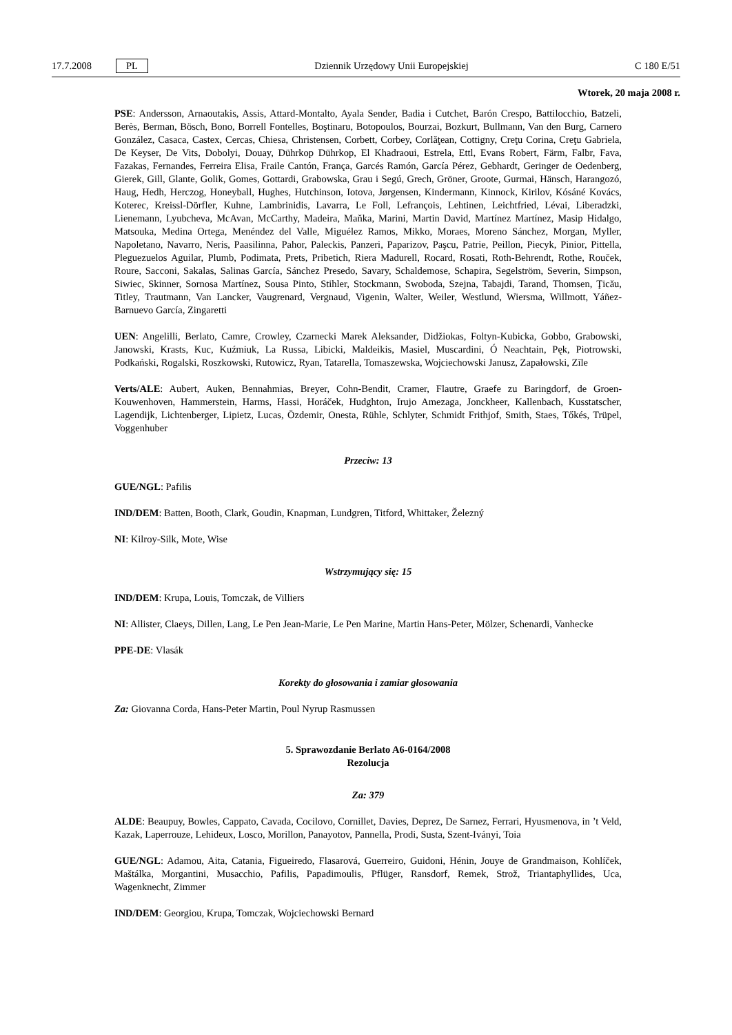17.7.2008 PL
Dziennik Urzędowy Unii Europejskiej C 180 E/51
Wtorek, 20 maja 2008 r.
PSE: Andersson, Arnaoutakis, Assis, Attard-Montalto, Ayala Sender, Badia i Cutchet, Barón Crespo, Battilocchio, Batzeli, Berès, Berman, Bösch, Bono, Borrell Fontelles, Boştinaru, Botopoulos, Bourzai, Bozkurt, Bullmann, Van den Burg, Carnero González, Casaca, Castex, Cercas, Chiesa, Christensen, Corbett, Corbey, Corlăţean, Cottigny, Creţu Corina, Creţu Gabriela, De Keyser, De Vits, Dobolyi, Douay, Dührkop Dührkop, El Khadraoui, Estrela, Ettl, Evans Robert, Färm, Falbr, Fava, Fazakas, Fernandes, Ferreira Elisa, Fraile Cantón, França, Garcés Ramón, García Pérez, Gebhardt, Geringer de Oedenberg, Gierek, Gill, Glante, Golik, Gomes, Gottardi, Grabowska, Grau i Segú, Grech, Gröner, Groote, Gurmai, Hänsch, Harangozó, Haug, Hedh, Herczog, Honeyball, Hughes, Hutchinson, Iotova, Jørgensen, Kindermann, Kinnock, Kirilov, Kósáné Kovács, Koterec, Kreissl-Dörfler, Kuhne, Lambrinidis, Lavarra, Le Foll, Lefrançois, Lehtinen, Leichtfried, Lévai, Liberadzki, Lienemann, Lyubcheva, McAvan, McCarthy, Madeira, Maňka, Marini, Martin David, Martínez Martínez, Masip Hidalgo, Matsouka, Medina Ortega, Menéndez del Valle, Miguélez Ramos, Mikko, Moraes, Moreno Sánchez, Morgan, Myller, Napoletano, Navarro, Neris, Paasilinna, Pahor, Paleckis, Panzeri, Paparizov, Paşcu, Patrie, Peillon, Piecyk, Pinior, Pittella, Pleguezuelos Aguilar, Plumb, Podimata, Prets, Pribetich, Riera Madurell, Rocard, Rosati, Roth-Behrendt, Rothe, Rouček, Roure, Sacconi, Sakalas, Salinas García, Sánchez Presedo, Savary, Schaldemose, Schapira, Segelström, Severin, Simpson, Siwiec, Skinner, Sornosa Martínez, Sousa Pinto, Stihler, Stockmann, Swoboda, Szejna, Tabajdi, Tarand, Thomsen, Ţicău, Titley, Trautmann, Van Lancker, Vaugrenard, Vergnaud, Vigenin, Walter, Weiler, Westlund, Wiersma, Willmott, Yáñez-Barnuevo García, Zingaretti
UEN: Angelilli, Berlato, Camre, Crowley, Czarnecki Marek Aleksander, Didžiokas, Foltyn-Kubicka, Gobbo, Grabowski, Janowski, Krasts, Kuc, Kuźmiuk, La Russa, Libicki, Maldeikis, Masiel, Muscardini, Ó Neachtain, Pęk, Piotrowski, Podkański, Rogalski, Roszkowski, Rutowicz, Ryan, Tatarella, Tomaszewska, Wojciechowski Janusz, Zapałowski, Zīle
Verts/ALE: Aubert, Auken, Bennahmias, Breyer, Cohn-Bendit, Cramer, Flautre, Graefe zu Baringdorf, de Groen-Kouwenhoven, Hammerstein, Harms, Hassi, Horáček, Hudghton, Irujo Amezaga, Jonckheer, Kallenbach, Kusstatscher, Lagendijk, Lichtenberger, Lipietz, Lucas, Özdemir, Onesta, Rühle, Schlyter, Schmidt Frithjof, Smith, Staes, Tőkés, Trüpel, Voggenhuber
Przeciw: 13
GUE/NGL: Pafilis
IND/DEM: Batten, Booth, Clark, Goudin, Knapman, Lundgren, Titford, Whittaker, Železný
NI: Kilroy-Silk, Mote, Wise
Wstrzymujący się: 15
IND/DEM: Krupa, Louis, Tomczak, de Villiers
NI: Allister, Claeys, Dillen, Lang, Le Pen Jean-Marie, Le Pen Marine, Martin Hans-Peter, Mölzer, Schenardi, Vanhecke
PPE-DE: Vlasák
Korekty do głosowania i zamiar głosowania
Za: Giovanna Corda, Hans-Peter Martin, Poul Nyrup Rasmussen
5. Sprawozdanie Berlato A6-0164/2008
Rezolucja
Za: 379
ALDE: Beaupuy, Bowles, Cappato, Cavada, Cocilovo, Cornillet, Davies, Deprez, De Sarnez, Ferrari, Hyusmenova, in ’t Veld, Kazak, Laperrouze, Lehideux, Losco, Morillon, Panayotov, Pannella, Prodi, Susta, Szent-Iványi, Toia
GUE/NGL: Adamou, Aita, Catania, Figueiredo, Flasarová, Guerreiro, Guidoni, Hénin, Jouye de Grandmaison, Kohlíček, Maštálka, Morgantini, Musacchio, Pafilis, Papadimoulis, Pflüger, Ransdorf, Remek, Strož, Triantaphyllides, Uca, Wagenknecht, Zimmer
IND/DEM: Georgiou, Krupa, Tomczak, Wojciechowski Bernard